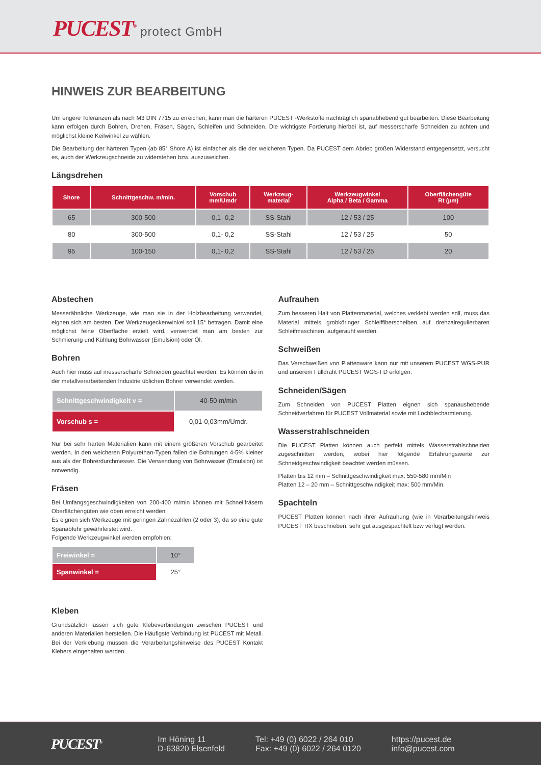PUCEST<sup>®</sup> protect GmbH
HINWEIS ZUR BEARBEITUNG
Um engere Toleranzen als nach M3 DIN 7715 zu erreichen, kann man die härteren PUCEST -Werkstoffe nachträglich spanabhebend gut bearbeiten. Diese Bearbeitung kann erfolgen durch Bohren, Drehen, Fräsen, Sägen, Schleifen und Schneiden. Die wichtigste Forderung hierbei ist, auf messerscharfe Schneiden zu achten und möglichst kleine Keilwinkel zu wählen.
Die Bearbeitung der härteren Typen (ab 85° Shore A) ist einfacher als die der weicheren Typen. Da PUCEST dem Abrieb großen Widerstand entgegensetzt, versucht es, auch der Werkzeugschneide zu widerstehen bzw. auszuweichen.
Längsdrehen
| Shore | Schnittgeschw. m/min. | Vorschub mm/Umdr | Werkzeug- material | Werkzeugwinkel Alpha / Beta / Gamma | Oberflächengüte Rt (µm) |
| --- | --- | --- | --- | --- | --- |
| 65 | 300-500 | 0,1- 0,2 | SS-Stahl | 12 / 53 / 25 | 100 |
| 80 | 300-500 | 0,1- 0,2 | SS-Stahl | 12 / 53 / 25 | 50 |
| 95 | 100-150 | 0,1- 0,2 | SS-Stahl | 12 / 53 / 25 | 20 |
Abstechen
Messerähnliche Werkzeuge, wie man sie in der Holzbearbeitung verwendet, eignen sich am besten. Der Werkzeugeckenwinkel soll 15° betragen. Damit eine möglichst feine Oberfläche erzielt wird, verwendet man am besten zur Schmierung und Kühlung Bohrwasser (Emulsion) oder Öl.
Bohren
Auch hier muss auf messerscharfe Schneiden geachtet werden. Es können die in der metallverarbeitenden Industrie üblichen Bohrer verwendet werden.
| Schnittgeschwindigkeit v = | 40-50 m/min |
| Vorschub s = | 0,01-0,03mm/Umdr. |
Nur bei sehr harten Materialien kann mit einem größeren Vorschub gearbeitet werden. In den weicheren Polyurethan-Typen fallen die Bohrungen 4-5% kleiner aus als der Bohrerdurchmesser. Die Verwendung von Bohrwasser (Emulsion) ist notwendig.
Fräsen
Bei Umfangsgeschwindigkeiten von 200-400 m/min können mit Schnellfräsern Oberflächengüten wie oben erreicht werden.
Es eignen sich Werkzeuge mit geringen Zähnezahlen (2 oder 3), da so eine gute Spanabfuhr gewährleistet wird.
Folgende Werkzeugwinkel werden empfohlen:
| Freiwinkel = | 10° |
| Spanwinkel = | 25° |
Kleben
Grundsätzlich lassen sich gute Klebeverbindungen zwischen PUCEST und anderen Materialien herstellen. Die Häufigste Verbindung ist PUCEST mit Metall. Bei der Verklebung müssen die Verarbeitungshinweise des PUCEST Kontakt Klebers eingehalten werden.
Aufrauhen
Zum besseren Halt von Plattenmaterial, welches verklebt werden soll, muss das Material mittels grobköringer Schleiffiberscheiben auf drehzalregulierbaren Schleifmaschinen, aufgerauht werden.
Schweißen
Das Verschweißen von Plattenware kann nur mit unserem PUCEST WGS-PUR und unserem Fülldraht PUCEST WGS-FD erfolgen.
Schneiden/Sägen
Zum Schneiden von PUCEST Platten eignen sich spanaushebende Schneidverfahren für PUCEST Vollmaterial sowie mit Lochblecharmierung.
Wasserstrahlschneiden
Die PUCEST Platten können auch perfekt mittels Wasserstrahlschneiden zugeschnitten werden, wobei hier folgende Erfahrungswerte zur Schneidgeschwindigkeit beachtet werden müssen.
Platten bis 12 mm – Schnittgeschwindigkeit max: 550-580 mm/Min
Platten 12 – 20 mm – Schnittgeschwindigkeit max: 500 mm/Min.
Spachteln
PUCEST Platten können nach ihrer Aufrauhung (wie in Verarbeitungshinweis PUCEST TIX beschrieben, sehr gut ausgespachtelt bzw verfugt werden.
PUCEST<sup>®</sup>
Im Höning 11
D-63820 Elsenfeld
Tel: +49 (0) 6022 / 264 010
Fax: +49 (0) 6022 / 264 0120
https://pucest.de
info@pucest.com